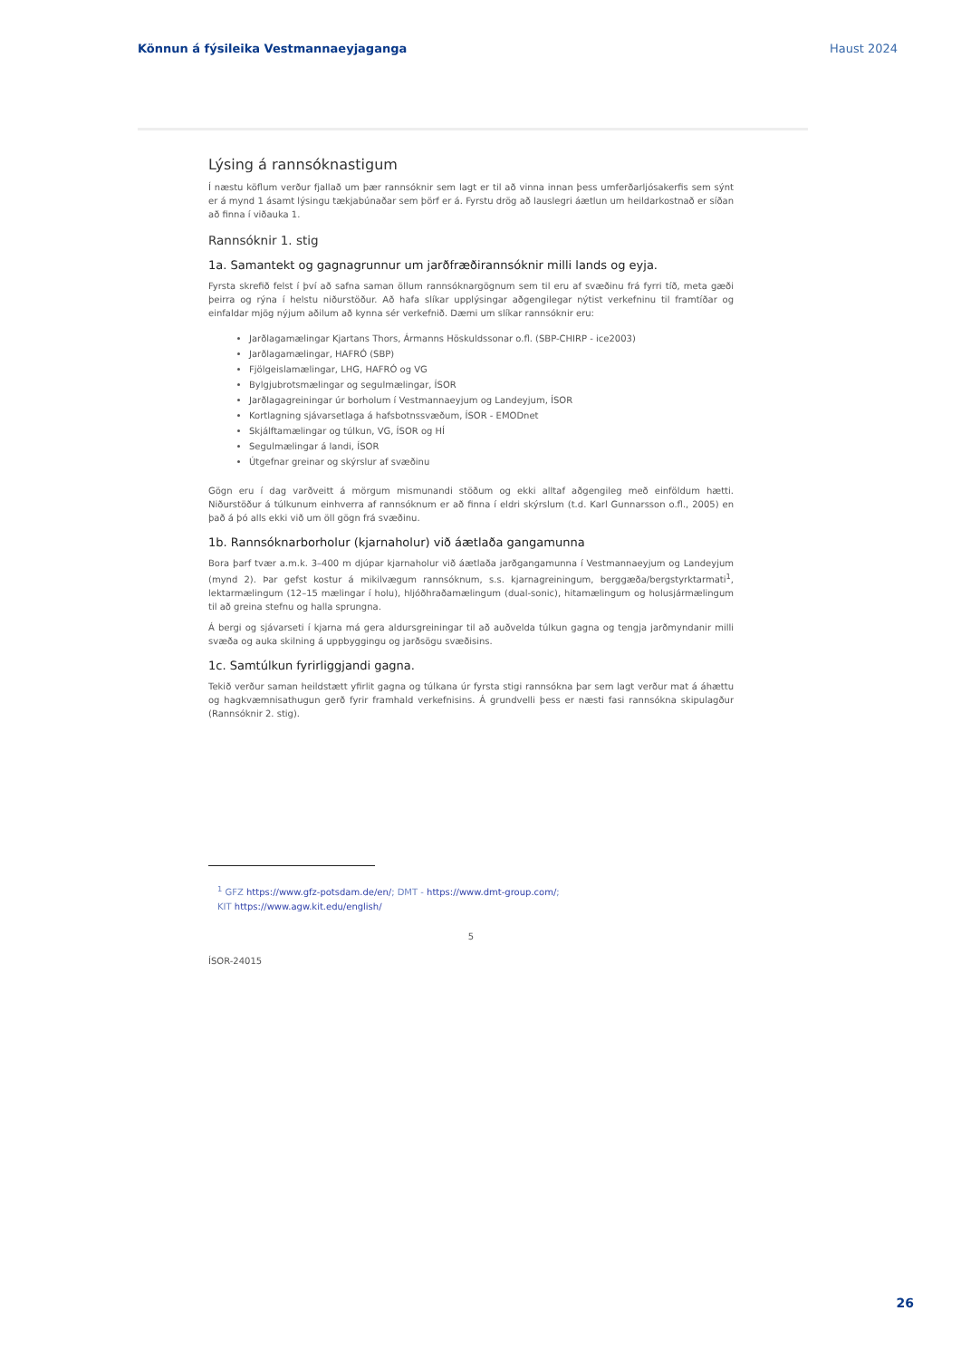Könnun á fýsileika Vestmannaeyjaganga Haust 2024
Lýsing á rannsóknastigum
Í næstu köflum verður fjallað um þær rannsóknir sem lagt er til að vinna innan þess umferðarljósakerfis sem sýnt er á mynd 1 ásamt lýsingu tækjabúnaðar sem þörf er á. Fyrstu drög að lauslegri áætlun um heildarkostnað er síðan að finna í viðauka 1.
Rannsóknir 1. stig
1a. Samantekt og gagnagrunnur um jarðfræðirannsóknir milli lands og eyja.
Fyrsta skrefið felst í því að safna saman öllum rannsóknargögnum sem til eru af svæðinu frá fyrri tíð, meta gæði þeirra og rýna í helstu niðurstöður. Að hafa slíkar upplýsingar aðgengilegar nýtist verkefninu til framtíðar og einfaldar mjög nýjum aðilum að kynna sér verkefnið. Dæmi um slíkar rannsóknir eru:
Jarðlagamælingar Kjartans Thors, Ármanns Höskuldssonar o.fl. (SBP-CHIRP - ice2003)
Jarðlagamælingar, HAFRÓ (SBP)
Fjölgeislamælingar, LHG, HAFRÓ og VG
Bylgjubrotsmælingar og segulmælingar, ÍSOR
Jarðlagagreiningar úr borholum í Vestmannaeyjum og Landeyjum, ÍSOR
Kortlagning sjávarsetlaga á hafsbotnssvæðum, ÍSOR - EMODnet
Skjálftamælingar og túlkun, VG, ÍSOR og HÍ
Segulmælingar á landi, ÍSOR
Útgefnar greinar og skýrslur af svæðinu
Gögn eru í dag varðveitt á mörgum mismunandi stöðum og ekki alltaf aðgengileg með einföldum hætti. Niðurstöður á túlkunum einhverra af rannsóknum er að finna í eldri skýrslum (t.d. Karl Gunnarsson o.fl., 2005) en það á þó alls ekki við um öll gögn frá svæðinu.
1b. Rannsóknarborholur (kjarnaholur) við áætlaða gangamunna
Bora þarf tvær a.m.k. 3–400 m djúpar kjarnaholur við áætlaða jarðgangamunna í Vestmannaeyjum og Landeyjum (mynd 2). Þar gefst kostur á mikilvægum rannsóknum, s.s. kjarnagreiningum, berggæða/bergstyrktarmati<sup>1</sup>, lektarmælingum (12–15 mælingar í holu), hljóðhraðamælingum (dual-sonic), hitamælingum og holusjármælingum til að greina stefnu og halla sprungna.
Á bergi og sjávarseti í kjarna má gera aldursgreiningar til að auðvelda túlkun gagna og tengja jarðmyndanir milli svæða og auka skilning á uppbyggingu og jarðsögu svæðisins.
1c. Samtúlkun fyrirliggjandi gagna.
Tekið verður saman heildstætt yfirlit gagna og túlkana úr fyrsta stigi rannsókna þar sem lagt verður mat á áhættu og hagkvæmnisathugun gerð fyrir framhald verkefnisins. Á grundvelli þess er næsti fasi rannsókna skipulagður (Rannsóknir 2. stig).
<sup>1</sup> GFZ https://www.gfz-potsdam.de/en/; DMT - https://www.dmt-group.com/;
KIT https://www.agw.kit.edu/english/
5
ÍSOR-24015
26